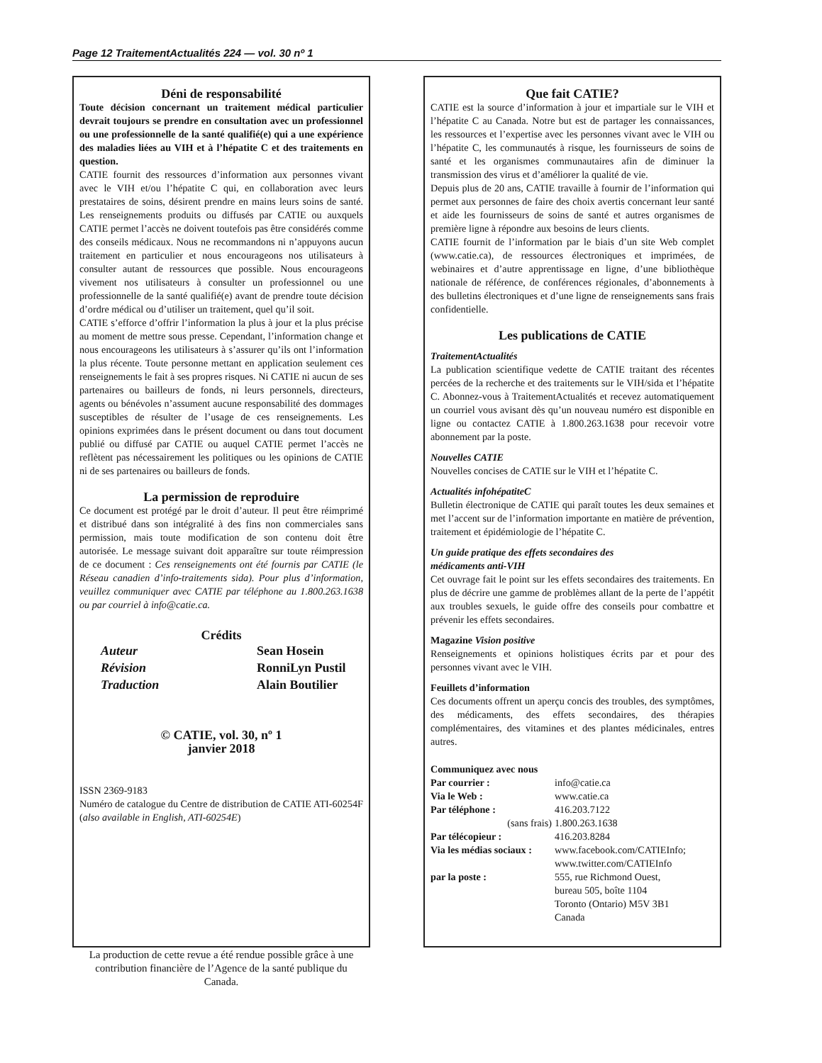Page 12 TraitementActualités 224 — vol. 30 nº 1
Déni de responsabilité
Toute décision concernant un traitement médical particulier devrait toujours se prendre en consultation avec un professionnel ou une professionnelle de la santé qualifié(e) qui a une expérience des maladies liées au VIH et à l’hépatite C et des traitements en question.
CATIE fournit des ressources d’information aux personnes vivant avec le VIH et/ou l’hépatite C qui, en collaboration avec leurs prestataires de soins, désirent prendre en mains leurs soins de santé. Les renseignements produits ou diffusés par CATIE ou auxquels CATIE permet l’accès ne doivent toutefois pas être considérés comme des conseils médicaux. Nous ne recommandons ni n’appuyons aucun traitement en particulier et nous encourageons nos utilisateurs à consulter autant de ressources que possible. Nous encourageons vivement nos utilisateurs à consulter un professionnel ou une professionnelle de la santé qualifié(e) avant de prendre toute décision d’ordre médical ou d’utiliser un traitement, quel qu’il soit.
CATIE s’efforce d’offrir l’information la plus à jour et la plus précise au moment de mettre sous presse. Cependant, l’information change et nous encourageons les utilisateurs à s’assurer qu’ils ont l’information la plus récente. Toute personne mettant en application seulement ces renseignements le fait à ses propres risques. Ni CATIE ni aucun de ses partenaires ou bailleurs de fonds, ni leurs personnels, directeurs, agents ou bénévoles n’assument aucune responsabilité des dommages susceptibles de résulter de l’usage de ces renseignements. Les opinions exprimées dans le présent document ou dans tout document publié ou diffusé par CATIE ou auquel CATIE permet l’accès ne reflètent pas nécessairement les politiques ou les opinions de CATIE ni de ses partenaires ou bailleurs de fonds.
La permission de reproduire
Ce document est protégé par le droit d’auteur. Il peut être réimprimé et distribué dans son intégralité à des fins non commerciales sans permission, mais toute modification de son contenu doit être autorisée. Le message suivant doit apparaître sur toute réimpression de ce document : Ces renseignements ont été fournis par CATIE (le Réseau canadien d’info-traitements sida). Pour plus d’information, veuillez communiquer avec CATIE par téléphone au 1.800.263.1638 ou par courriel à info@catie.ca.
Crédits
Auteur Sean Hosein Révision RonniLyn Pustil Traduction Alain Boutilier
© CATIE, vol. 30, nº 1
janvier 2018
ISSN 2369-9183
Numéro de catalogue du Centre de distribution de CATIE ATI-60254F
(also available in English, ATI-60254E)
La production de cette revue a été rendue possible grâce à une contribution financière de l’Agence de la santé publique du Canada.
Que fait CATIE?
CATIE est la source d’information à jour et impartiale sur le VIH et l’hépatite C au Canada. Notre but est de partager les connaissances, les ressources et l’expertise avec les personnes vivant avec le VIH ou l’hépatite C, les communautés à risque, les fournisseurs de soins de santé et les organismes communautaires afin de diminuer la transmission des virus et d’améliorer la qualité de vie.
Depuis plus de 20 ans, CATIE travaille à fournir de l’information qui permet aux personnes de faire des choix avertis concernant leur santé et aide les fournisseurs de soins de santé et autres organismes de première ligne à répondre aux besoins de leurs clients.
CATIE fournit de l’information par le biais d’un site Web complet (www.catie.ca), de ressources électroniques et imprimées, de webinaires et d’autre apprentissage en ligne, d’une bibliothèque nationale de référence, de conférences régionales, d’abonnements à des bulletins électroniques et d’une ligne de renseignements sans frais confidentielle.
Les publications de CATIE
TraitementActualités
La publication scientifique vedette de CATIE traitant des récentes percées de la recherche et des traitements sur le VIH/sida et l’hépatite C. Abonnez-vous à TraitementActualités et recevez automatiquement un courriel vous avisant dès qu’un nouveau numéro est disponible en ligne ou contactez CATIE à 1.800.263.1638 pour recevoir votre abonnement par la poste.
Nouvelles CATIE
Nouvelles concises de CATIE sur le VIH et l’hépatite C.
Actualités infohépatiteC
Bulletin électronique de CATIE qui paraît toutes les deux semaines et met l’accent sur de l’information importante en matière de prévention, traitement et épidémiologie de l’hépatite C.
Un guide pratique des effets secondaires des
médicaments anti-VIH
Cet ouvrage fait le point sur les effets secondaires des traitements. En plus de décrire une gamme de problèmes allant de la perte de l’appétit aux troubles sexuels, le guide offre des conseils pour combattre et prévenir les effets secondaires.
Magazine Vision positive
Renseignements et opinions holistiques écrits par et pour des personnes vivant avec le VIH.
Feuillets d’information
Ces documents offrent un aperçu concis des troubles, des symptômes, des médicaments, des effets secondaires, des thérapies complémentaires, des vitamines et des plantes médicinales, entres autres.
Communiquez avec nous
Par courrier : info@catie.ca Via le Web : www.catie.ca Par téléphone : 416.203.7122 (sans frais) 1.800.263.1638 Par télécopieur : 416.203.8284 Via les médias sociaux : www.facebook.com/CATIEInfo;
www.twitter.com/CATIEInfo par la poste : 555, rue Richmond Ouest,
bureau 505, boîte 1104
Toronto (Ontario) M5V 3B1
Canada